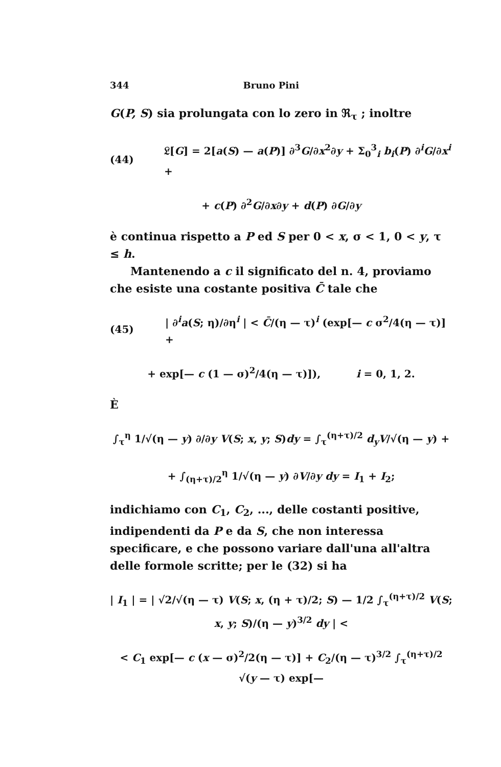344 Bruno Pini
G(P, S) sia prolungata con lo zero in ℜ<sub>τ</sub> ; inoltre
(44) 𝔏[G] = 2[a(S) — a(P)] ∂<sup>3</sup>G/∂x<sup>2</sup>∂y + Σ<sub>0</sub><sup>3</sup><sub>i</sub> b<sub>i</sub>(P) ∂<sup>i</sup>G/∂x<sup>i</sup> +
+ c(P) ∂<sup>2</sup>G/∂x∂y + d(P) ∂G/∂y
è continua rispetto a P ed S per 0 < x, σ < 1, 0 < y, τ ≤ h.
Mantenendo a c il significato del n. 4, proviamo che esiste una costante positiva C̄ tale che
(45) | ∂<sup>i</sup>a(S; η)/∂η<sup>i</sup> | < C̄/(η — τ)<sup>i</sup> (exp[— c σ<sup>2</sup>/4(η — τ)] +
+ exp[— c (1 — σ)<sup>2</sup>/4(η — τ)]), i = 0, 1, 2.
È
∫<sub>τ</sub><sup>η</sup> 1/√(η — y) ∂/∂y V(S; x, y; S)dy = ∫<sub>τ</sub><sup>(η+τ)/2</sup> d<sub>y</sub>V/√(η — y) +
+ ∫<sub>(η+τ)/2</sub><sup>η</sup> 1/√(η — y) ∂V/∂y dy = I<sub>1</sub> + I<sub>2</sub>;
indichiamo con C<sub>1</sub>, C<sub>2</sub>, ..., delle costanti positive, indipendenti da P e da S, che non interessa specificare, e che possono variare dall'una all'altra delle formole scritte; per le (32) si ha
| I<sub>1</sub> | = | √2/√(η — τ) V(S; x, (η + τ)/2; S) — 1/2 ∫<sub>τ</sub><sup>(η+τ)/2</sup> V(S; x, y; S)/(η — y)<sup>3/2</sup> dy | <
< C<sub>1</sub> exp[— c (x — σ)<sup>2</sup>/2(η — τ)] + C<sub>2</sub>/(η — τ)<sup>3/2</sup> ∫<sub>τ</sub><sup>(η+τ)/2</sup> √(y — τ) exp[—